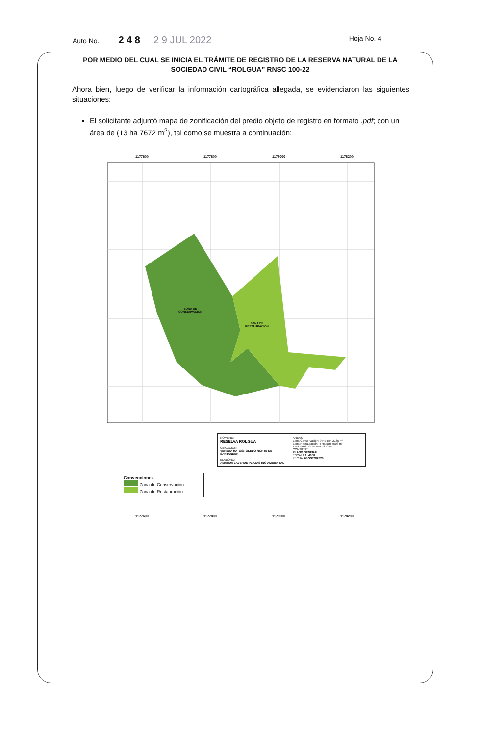Auto No. 2 4 8 2 9 JUL 2022 Hoja No. 4
POR MEDIO DEL CUAL SE INICIA EL TRÁMITE DE REGISTRO DE LA RESERVA NATURAL DE LA SOCIEDAD CIVIL “ROLGUA” RNSC 100-22
Ahora bien, luego de verificar la información cartográfica allegada, se evidenciaron las siguientes situaciones:
El solicitante adjuntó mapa de zonificación del predio objeto de registro en formato .pdf; con un área de (13 ha 7672 m<sup>2</sup>), tal como se muestra a continuación:
1177600 1177800 1178000 1178200
ZONA DE
CONSERVACION
ZONA DE
RESTAURACION
Convenciones
Zona de Conservación
Zona de Restauración
NOMBRE:
RESELVA ROLGUA
UBICACION:
VEREDA HATOS/TOLEDO NORTE DE SANTANDER
ELABORO:
AMANDA LAVERDE PLAZAS ING AMBIENTAL
AREAS
Zona Conservación: 9 Ha con 2165 m²
Zona Restauración: 4 Ha con 5508 m²
Area Total: 13 Ha con 7672 m²
CONTIENE:
PLANO GENERAL
ESCALA 1: 4000
FECHA AGOSTO/2020
1177600 1177800 1178000 1178200